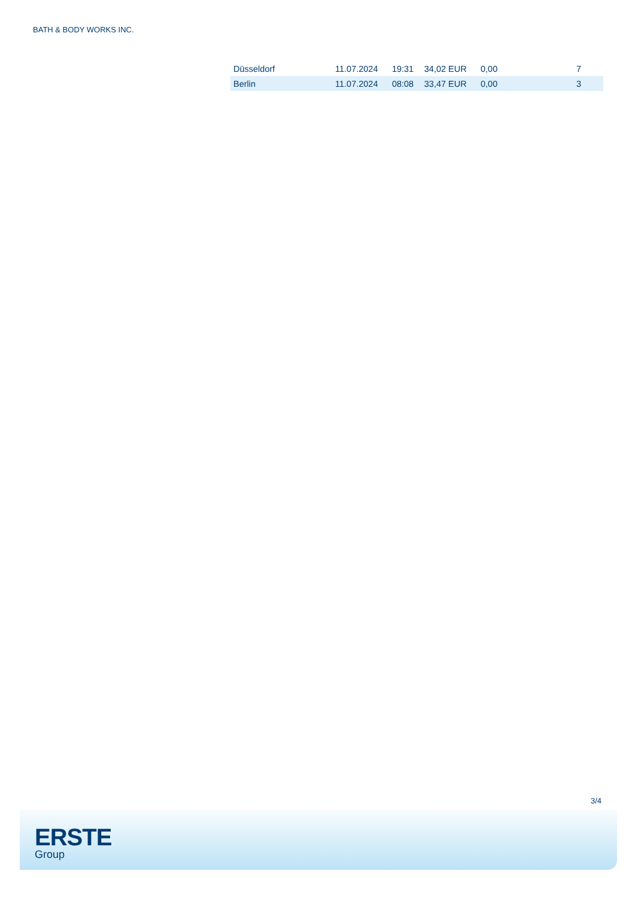BATH & BODY WORKS INC.
| Düsseldorf | 11.07.2024 | 19:31 | 34,02 EUR | 0,00 | 7 |
| Berlin | 11.07.2024 | 08:08 | 33,47 EUR | 0,00 | 3 |
3/4
ERSTE
Group